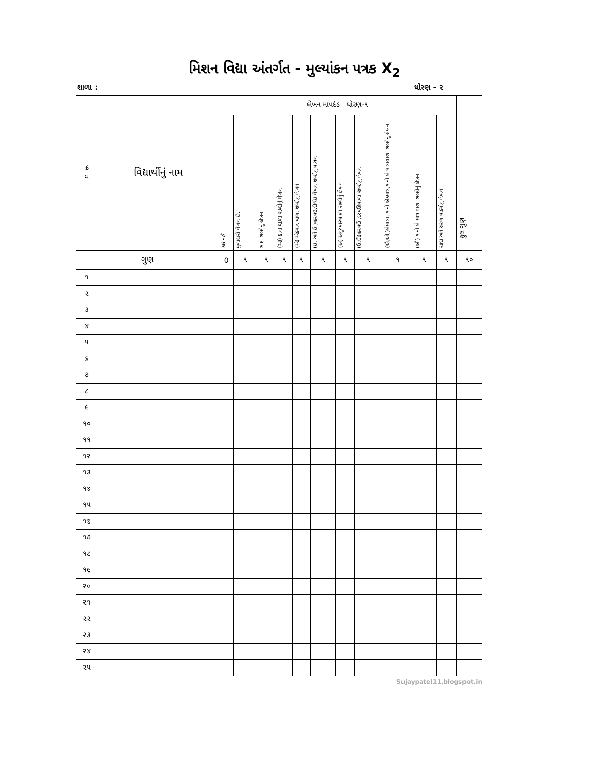મિશન વિદ્યા અંતર્ગત - મુલ્યાંકન પત્રક X<sub>2</sub>
શાળા : ધોરણ - ૨
| ક્ર મ | વિદ્યાર્થીનું નામ | લેખન માપદંડ ધોરણ-૧ | | | | | | | | | | | કુલ ગુણ |
| --- | --- | --- | --- | --- | --- | --- | --- | --- | --- | --- | --- | --- | --- |
| | | કઇ નહી | મુળાક્ષરો લેખન છે. | સાદા શબ્દોનું લેખન | (આ) કાના વાળા શબ્દોનું લેખન | (એ) એકમાત્ર વાળા શબ્દોનું લેખન | (ઇ, અને ઈ )હસ્વઇ,દીર્ઘઇ લેખન શબ્દોનું વાચન | (અં) અનુસ્વારવાળા સબ્દોનું લેખન | (ઉ,ઊ)હસ્વઉ ,દસ્વઊવાળા શબ્દોનું લેખન | (ઐ,ઓ,)બેમાત્રા, કાનો એકમાત્ર,કાનો બે માત્રાવાળા શબ્દોનુ લેખન | (ઔ) કાનો બે માત્રાવાળા શબ્દોનું લેખન | સાદા અને સરળ વાક્યોનું લેખન | |
| ગુણ | | 0 | ૧ | ૧ | ૧ | ૧ | ૧ | ૧ | ૧ | ૧ | ૧ | ૧ | ૧૦ |
| ૧ | | | | | | | | | | | | | |
| ૨ | | | | | | | | | | | | | |
| ૩ | | | | | | | | | | | | | |
| ૪ | | | | | | | | | | | | | |
| ૫ | | | | | | | | | | | | | |
| ૬ | | | | | | | | | | | | | |
| ૭ | | | | | | | | | | | | | |
| ૮ | | | | | | | | | | | | | |
| ૯ | | | | | | | | | | | | | |
| ૧૦ | | | | | | | | | | | | | |
| ૧૧ | | | | | | | | | | | | | |
| ૧૨ | | | | | | | | | | | | | |
| ૧૩ | | | | | | | | | | | | | |
| ૧૪ | | | | | | | | | | | | | |
| ૧૫ | | | | | | | | | | | | | |
| ૧૬ | | | | | | | | | | | | | |
| ૧૭ | | | | | | | | | | | | | |
| ૧૮ | | | | | | | | | | | | | |
| ૧૯ | | | | | | | | | | | | | |
| ૨૦ | | | | | | | | | | | | | |
| ૨૧ | | | | | | | | | | | | | |
| ૨૨ | | | | | | | | | | | | | |
| ૨૩ | | | | | | | | | | | | | |
| ૨૪ | | | | | | | | | | | | | |
| ૨૫ | | | | | | | | | | | | | |
Sujaypatel11.blogspot.in